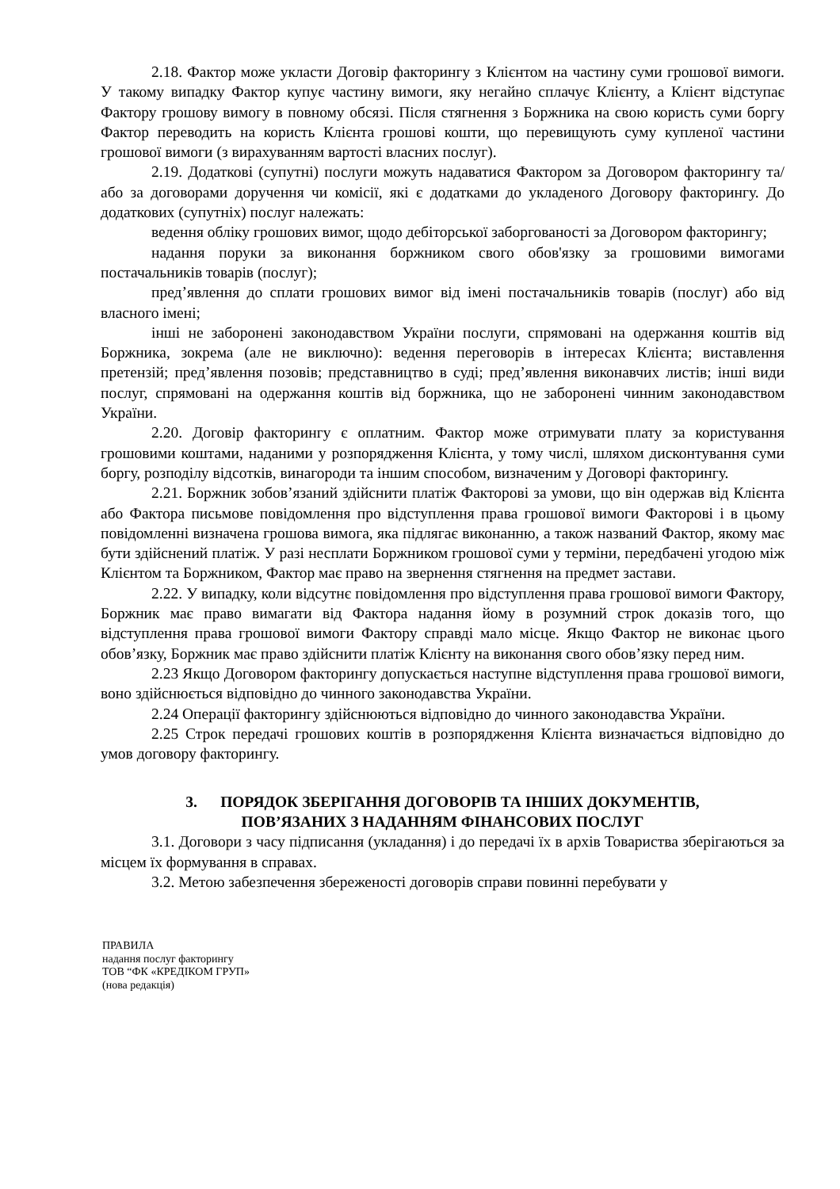2.18. Фактор може укласти Договір факторингу з Клієнтом на частину суми грошової вимоги. У такому випадку Фактор купує частину вимоги, яку негайно сплачує Клієнту, а Клієнт відступає Фактору грошову вимогу в повному обсязі. Після стягнення з Боржника на свою користь суми боргу Фактор переводить на користь Клієнта грошові кошти, що перевищують суму купленої частини грошової вимоги (з вирахуванням вартості власних послуг).
2.19. Додаткові (супутні) послуги можуть надаватися Фактором за Договором факторингу та/або за договорами доручення чи комісії, які є додатками до укладеного Договору факторингу. До додаткових (супутніх) послуг належать:
ведення обліку грошових вимог, щодо дебіторської заборгованості за Договором факторингу;
надання поруки за виконання боржником свого обов'язку за грошовими вимогами постачальників товарів (послуг);
пред’явлення до сплати грошових вимог від імені постачальників товарів (послуг) або від власного імені;
інші не заборонені законодавством України послуги, спрямовані на одержання коштів від Боржника, зокрема (але не виключно): ведення переговорів в інтересах Клієнта; виставлення претензій; пред’явлення позовів; представництво в суді; пред’явлення виконавчих листів; інші види послуг, спрямовані на одержання коштів від боржника, що не заборонені чинним законодавством України.
2.20. Договір факторингу є оплатним. Фактор може отримувати плату за користування грошовими коштами, наданими у розпорядження Клієнта, у тому числі, шляхом дисконтування суми боргу, розподілу відсотків, винагороди та іншим способом, визначеним у Договорі факторингу.
2.21. Боржник зобов’язаний здійснити платіж Факторові за умови, що він одержав від Клієнта або Фактора письмове повідомлення про відступлення права грошової вимоги Факторові і в цьому повідомленні визначена грошова вимога, яка підлягає виконанню, а також названий Фактор, якому має бути здійснений платіж. У разі несплати Боржником грошової суми у терміни, передбачені угодою між Клієнтом та Боржником, Фактор має право на звернення стягнення на предмет застави.
2.22. У випадку, коли відсутнє повідомлення про відступлення права грошової вимоги Фактору, Боржник має право вимагати від Фактора надання йому в розумний строк доказів того, що відступлення права грошової вимоги Фактору справді мало місце. Якщо Фактор не виконає цього обов’язку, Боржник має право здійснити платіж Клієнту на виконання свого обов’язку перед ним.
2.23 Якщо Договором факторингу допускається наступне відступлення права грошової вимоги, воно здійснюється відповідно до чинного законодавства України.
2.24 Операції факторингу здійснюються відповідно до чинного законодавства України.
2.25 Строк передачі грошових коштів в розпорядження Клієнта визначається відповідно до умов договору факторингу.
3. ПОРЯДОК ЗБЕРІГАННЯ ДОГОВОРІВ ТА ІНШИХ ДОКУМЕНТІВ,
ПОВ’ЯЗАНИХ З НАДАННЯМ ФІНАНСОВИХ ПОСЛУГ
3.1. Договори з часу підписання (укладання) і до передачі їх в архів Товариства зберігаються за місцем їх формування в справах.
3.2. Метою забезпечення збереженості договорів справи повинні перебувати у
ПРАВИЛА
надання послуг факторингу
ТОВ “ФК «КРЕДІКОМ ГРУП»
(нова редакція)